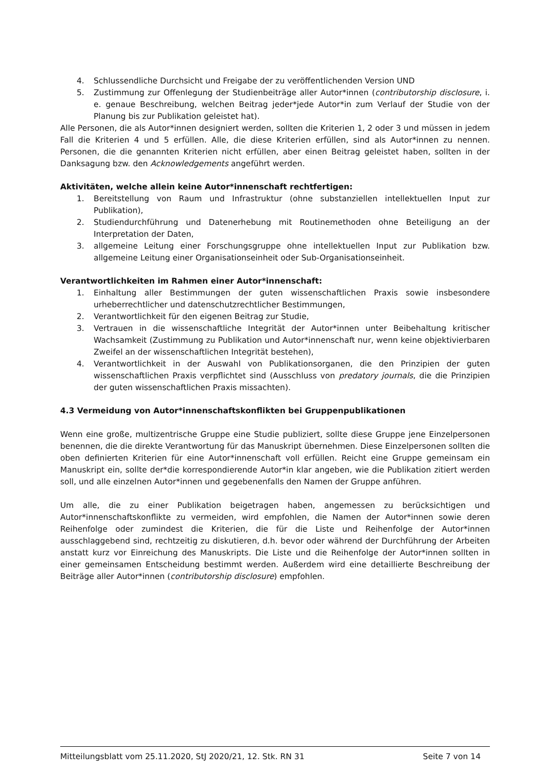4. Schlussendliche Durchsicht und Freigabe der zu veröffentlichenden Version UND
5. Zustimmung zur Offenlegung der Studienbeiträge aller Autor*innen (contributorship disclosure, i. e. genaue Beschreibung, welchen Beitrag jeder*jede Autor*in zum Verlauf der Studie von der Planung bis zur Publikation geleistet hat).
Alle Personen, die als Autor*innen designiert werden, sollten die Kriterien 1, 2 oder 3 und müssen in jedem Fall die Kriterien 4 und 5 erfüllen. Alle, die diese Kriterien erfüllen, sind als Autor*innen zu nennen. Personen, die die genannten Kriterien nicht erfüllen, aber einen Beitrag geleistet haben, sollten in der Danksagung bzw. den Acknowledgements angeführt werden.
Aktivitäten, welche allein keine Autor*innenschaft rechtfertigen:
1. Bereitstellung von Raum und Infrastruktur (ohne substanziellen intellektuellen Input zur Publikation),
2. Studiendurchführung und Datenerhebung mit Routinemethoden ohne Beteiligung an der Interpretation der Daten,
3. allgemeine Leitung einer Forschungsgruppe ohne intellektuellen Input zur Publikation bzw. allgemeine Leitung einer Organisationseinheit oder Sub-Organisationseinheit.
Verantwortlichkeiten im Rahmen einer Autor*innenschaft:
1. Einhaltung aller Bestimmungen der guten wissenschaftlichen Praxis sowie insbesondere urheberrechtlicher und datenschutzrechtlicher Bestimmungen,
2. Verantwortlichkeit für den eigenen Beitrag zur Studie,
3. Vertrauen in die wissenschaftliche Integrität der Autor*innen unter Beibehaltung kritischer Wachsamkeit (Zustimmung zu Publikation und Autor*innenschaft nur, wenn keine objektivierbaren Zweifel an der wissenschaftlichen Integrität bestehen),
4. Verantwortlichkeit in der Auswahl von Publikationsorganen, die den Prinzipien der guten wissenschaftlichen Praxis verpflichtet sind (Ausschluss von predatory journals, die die Prinzipien der guten wissenschaftlichen Praxis missachten).
4.3 Vermeidung von Autor*innenschaftskonflikten bei Gruppenpublikationen
Wenn eine große, multizentrische Gruppe eine Studie publiziert, sollte diese Gruppe jene Einzelpersonen benennen, die die direkte Verantwortung für das Manuskript übernehmen. Diese Einzelpersonen sollten die oben definierten Kriterien für eine Autor*innenschaft voll erfüllen. Reicht eine Gruppe gemeinsam ein Manuskript ein, sollte der*die korrespondierende Autor*in klar angeben, wie die Publikation zitiert werden soll, und alle einzelnen Autor*innen und gegebenenfalls den Namen der Gruppe anführen.
Um alle, die zu einer Publikation beigetragen haben, angemessen zu berücksichtigen und Autor*innenschaftskonflikte zu vermeiden, wird empfohlen, die Namen der Autor*innen sowie deren Reihenfolge oder zumindest die Kriterien, die für die Liste und Reihenfolge der Autor*innen ausschlaggebend sind, rechtzeitig zu diskutieren, d.h. bevor oder während der Durchführung der Arbeiten anstatt kurz vor Einreichung des Manuskripts. Die Liste und die Reihenfolge der Autor*innen sollten in einer gemeinsamen Entscheidung bestimmt werden. Außerdem wird eine detaillierte Beschreibung der Beiträge aller Autor*innen (contributorship disclosure) empfohlen.
Mitteilungsblatt vom 25.11.2020, StJ 2020/21, 12. Stk. RN 31 Seite 7 von 14